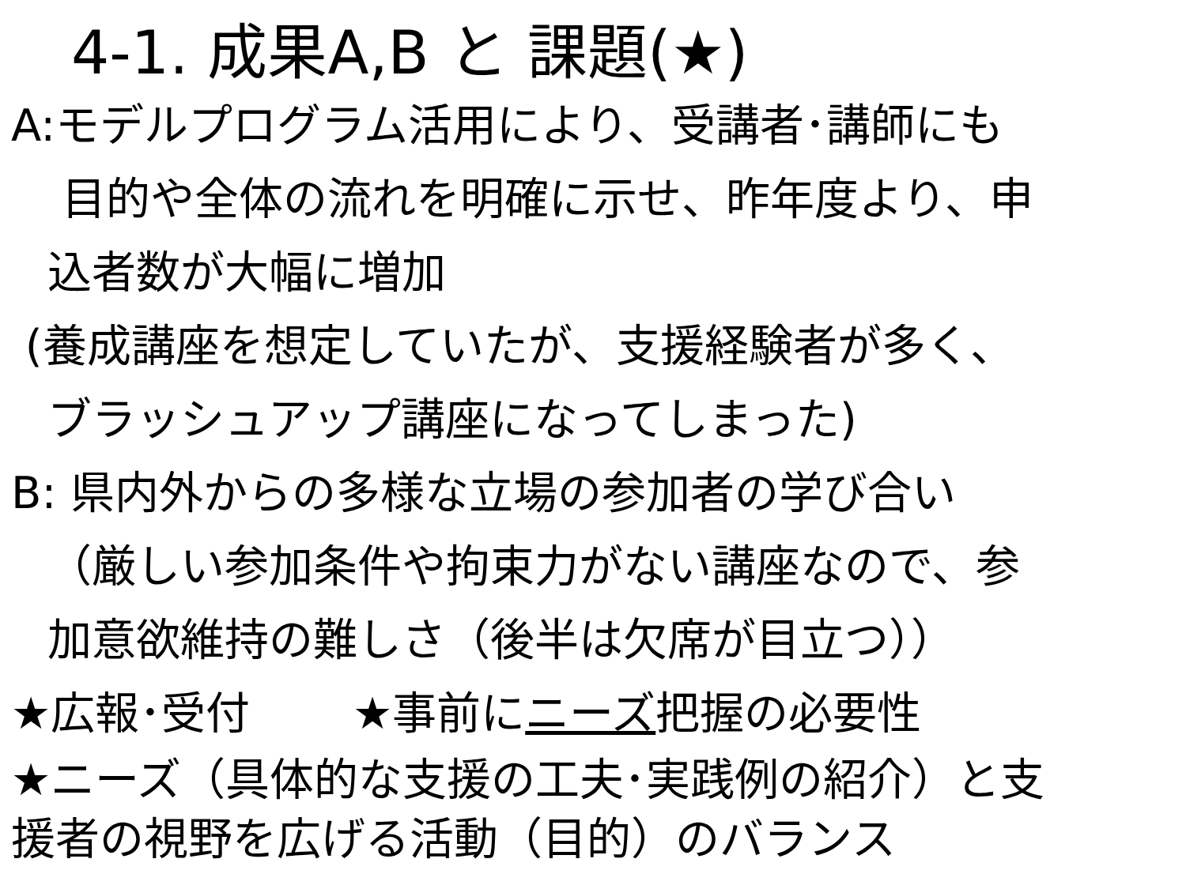4-1. 成果A,B と 課題(★)
A:モデルプログラム活用により、受講者･講師にも
目的や全体の流れを明確に示せ、昨年度より、申
込者数が大幅に増加
(養成講座を想定していたが、支援経験者が多く、
ブラッシュアップ講座になってしまった)
B: 県内外からの多様な立場の参加者の学び合い
（厳しい参加条件や拘束力がない講座なので、参
加意欲維持の難しさ（後半は欠席が目立つ））
★広報･受付　　 ★事前にニーズ把握の必要性
★ニーズ（具体的な支援の工夫･実践例の紹介）と支
援者の視野を広げる活動（目的）のバランス